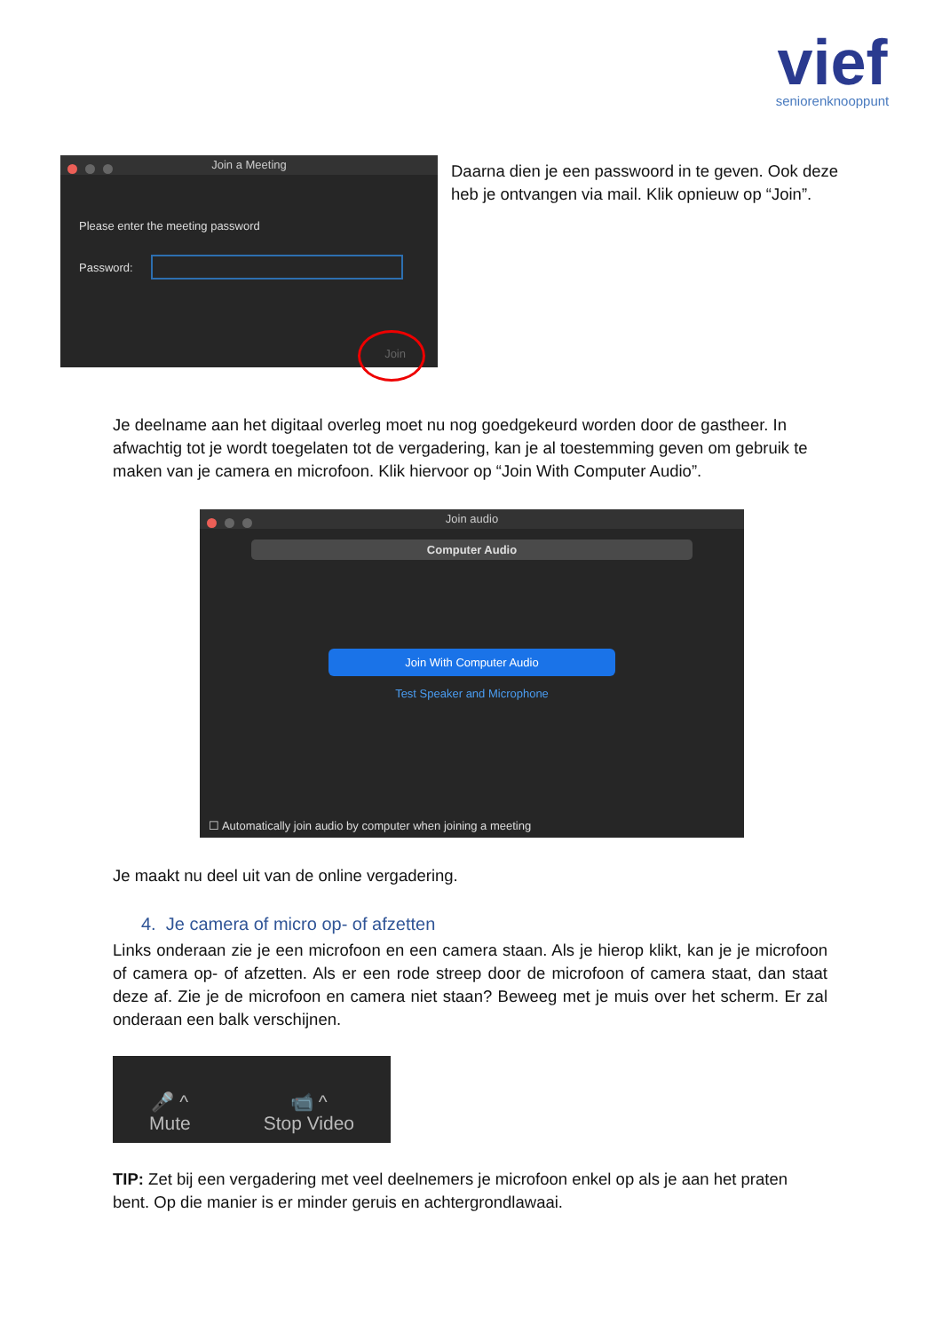vief
seniorenknooppunt
Join a Meeting
Please enter the meeting password
Password:
Join
Daarna dien je een passwoord in te geven. Ook deze heb je ontvangen via mail. Klik opnieuw op “Join”.
Je deelname aan het digitaal overleg moet nu nog goedgekeurd worden door de gastheer. In afwachtig tot je wordt toegelaten tot de vergadering, kan je al toestemming geven om gebruik te maken van je camera en microfoon. Klik hiervoor op “Join With Computer Audio”.
Join audio
Computer Audio
Join With Computer Audio
Test Speaker and Microphone
☐ Automatically join audio by computer when joining a meeting
Je maakt nu deel uit van de online vergadering.
4. Je camera of micro op- of afzetten
Links onderaan zie je een microfoon en een camera staan. Als je hierop klikt, kan je je microfoon of camera op- of afzetten. Als er een rode streep door de microfoon of camera staat, dan staat deze af. Zie je de microfoon en camera niet staan? Beweeg met je muis over het scherm. Er zal onderaan een balk verschijnen.
🎤 ^
Mute
📹 ^
Stop Video
TIP: Zet bij een vergadering met veel deelnemers je microfoon enkel op als je aan het praten bent. Op die manier is er minder geruis en achtergrondlawaai.